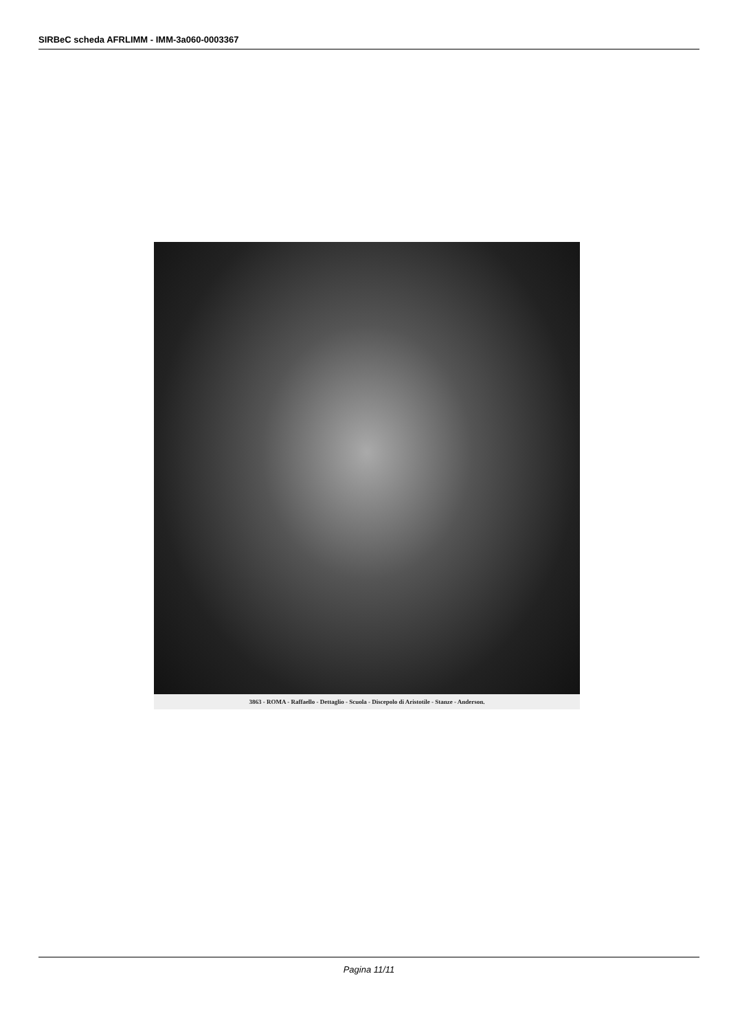SIRBeC scheda AFRLIMM - IMM-3a060-0003367
3863 - ROMA - Raffaello - Dettaglio - Scuola - Discepolo di Aristotile - Stanze - Anderson.
Pagina 11/11